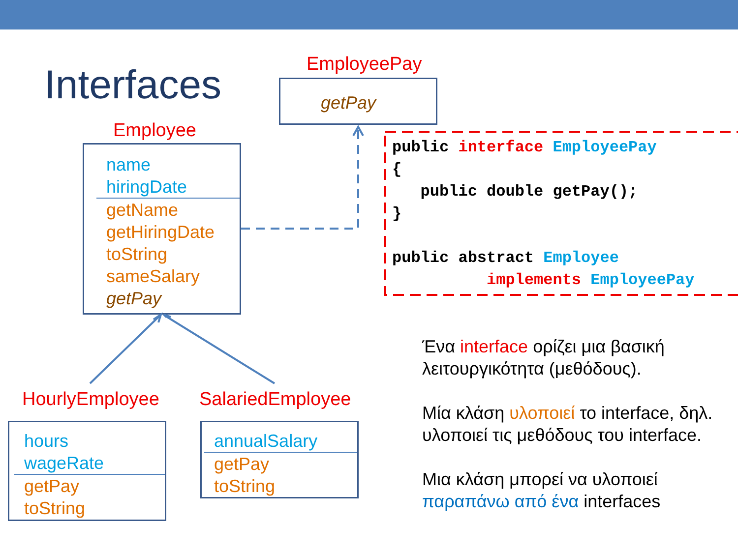Interfaces EmployeePay
getPay
Employee
name
hiringDate
getName
getHiringDate
toString
sameSalary
getPay
public interface EmployeePay
{
   public double getPay();
}

public abstract Employee
          implements EmployeePay
HourlyEmployee SalariedEmployee
hours
wageRate
getPay
toString
annualSalary
getPay
toString
Ένα interface ορίζει μια βασική λειτουργικότητα (μεθόδους).
Μία κλάση υλοποιεί το interface, δηλ. υλοποιεί τις μεθόδους του interface.
Μια κλάση μπορεί να υλοποιεί παραπάνω από ένα interfaces